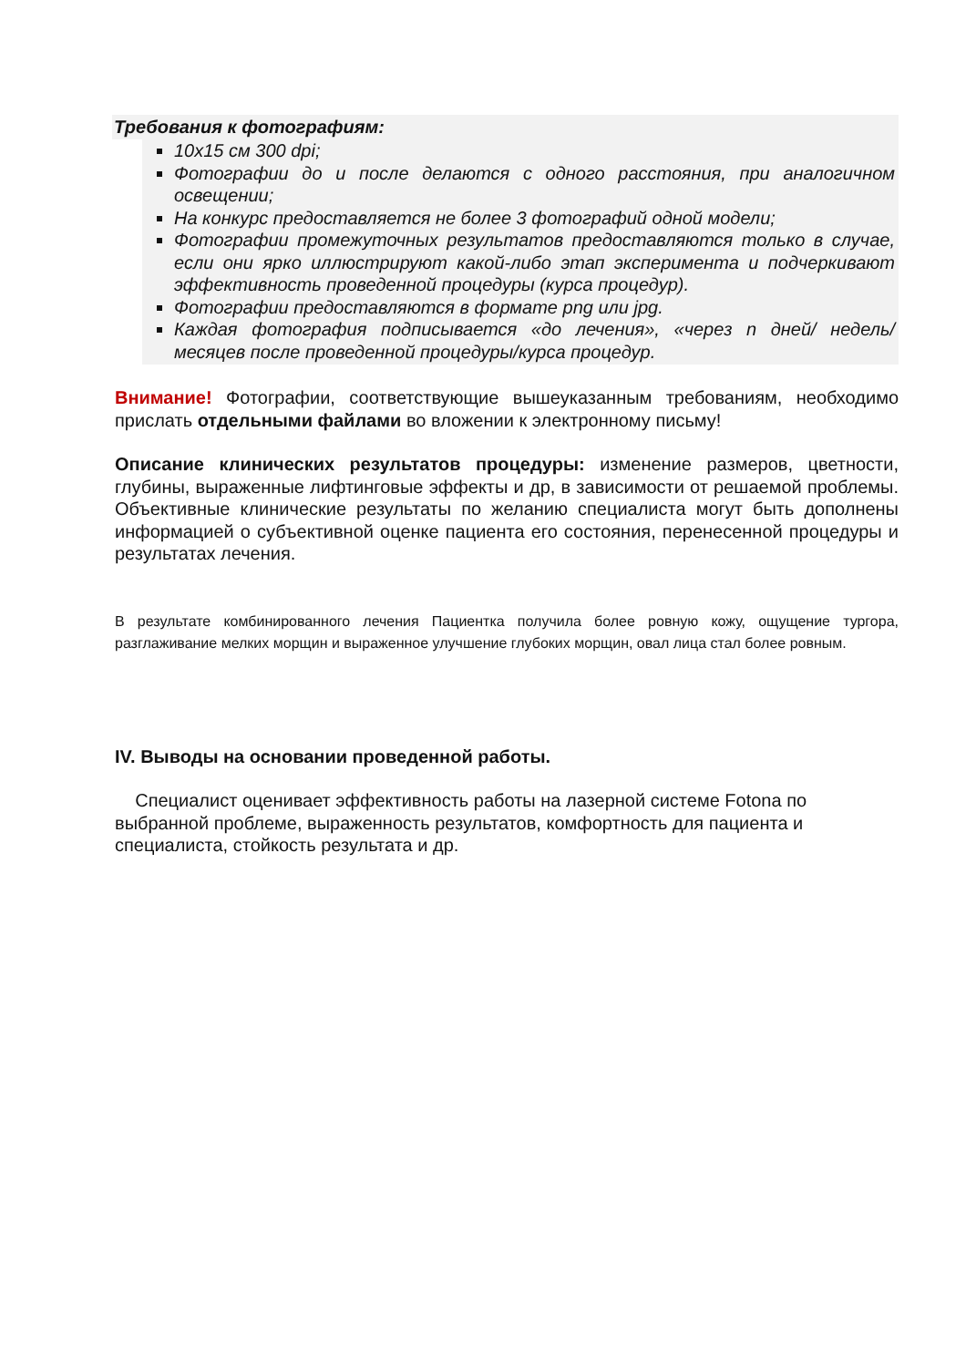Требования к фотографиям:
10х15 см 300 dpi;
Фотографии до и после делаются с одного расстояния, при аналогичном освещении;
На конкурс предоставляется не более 3 фотографий одной модели;
Фотографии промежуточных результатов предоставляются только в случае, если они ярко иллюстрируют какой-либо этап эксперимента и подчеркивают эффективность проведенной процедуры (курса процедур).
Фотографии предоставляются в формате png или jpg.
Каждая фотография подписывается «до лечения», «через n дней/ недель/ месяцев после проведенной процедуры/курса процедур.
Внимание! Фотографии, соответствующие вышеуказанным требованиям, необходимо прислать отдельными файлами во вложении к электронному письму!
Описание клинических результатов процедуры: изменение размеров, цветности, глубины, выраженные лифтинговые эффекты и др, в зависимости от решаемой проблемы. Объективные клинические результаты по желанию специалиста могут быть дополнены информацией о субъективной оценке пациента его состояния, перенесенной процедуры и результатах лечения.
В результате комбинированного лечения Пациентка получила более ровную кожу, ощущение тургора, разглаживание мелких морщин и выраженное улучшение глубоких морщин, овал лица стал более ровным.
IV. Выводы на основании проведенной работы.
Специалист оценивает эффективность работы на лазерной системе Fotona по выбранной проблеме, выраженность результатов, комфортность для пациента и специалиста, стойкость результата и др.